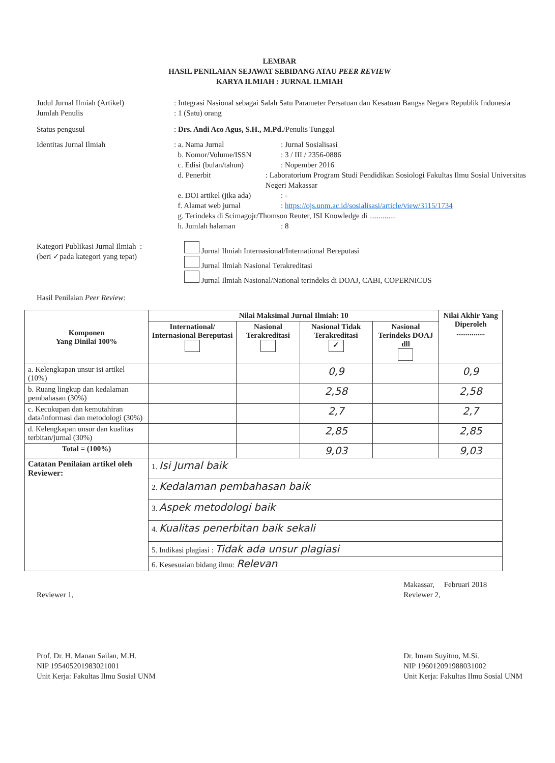LEMBAR
HASIL PENILAIAN SEJAWAT SEBIDANG ATAU PEER REVIEW
KARYA ILMIAH : JURNAL ILMIAH
Judul Jurnal Ilmiah (Artikel) : Integrasi Nasional sebagai Salah Satu Parameter Persatuan dan Kesatuan Bangsa Negara Republik Indonesia
Jumlah Penulis : 1 (Satu) orang
Status pengusul : Drs. Andi Aco Agus, S.H., M.Pd./Penulis Tunggal
Identitas Jurnal Ilmiah : a. Nama Jurnal: Jurnal Sosialisasi
b. Nomor/Volume/ISSN: 3 / III / 2356-0886
c. Edisi (bulan/tahun): Nopember 2016
d. Penerbit: Laboratorium Program Studi Pendidikan Sosiologi Fakultas Ilmu Sosial Universitas Negeri Makassar
e. DOI artikel (jika ada): -
f. Alamat web jurnal: https://ojs.unm.ac.id/sosialisasi/article/view/3115/1734
g. Terindeks di Scimagojr/Thomson Reuter, ISI Knowledge di ..............
h. Jumlah halaman: 8
Kategori Publikasi Jurnal Ilmiah :
(beri ✓pada kategori yang tepat)
Jurnal Ilmiah Internasional/International Bereputasi
Jurnal Ilmiah Nasional Terakreditasi
Jurnal Ilmiah Nasional/National terindeks di DOAJ, CABI, COPERNICUS
Hasil Penilaian Peer Review:
| Komponen Yang Dinilai 100% | Nilai Maksimal Jurnal Ilmiah: 10 | | | | Nilai Akhir Yang Diperoleh ............... |
| --- | --- | --- | --- | --- | --- |
| | International/ Internasional Bereputasi | Nasional Terakreditasi | Nasional Tidak Terakreditasi ✓ | Nasional Terindeks DOAJ dll | |
| a. Kelengkapan unsur isi artikel (10%) | | | 0,9 | | 0,9 |
| b. Ruang lingkup dan kedalaman pembahasan (30%) | | | 2,58 | | 2,58 |
| c. Kecukupan dan kemutahiran data/informasi dan metodologi (30%) | | | 2,7 | | 2,7 |
| d. Kelengkapan unsur dan kualitas terbitan/jurnal (30%) | | | 2,85 | | 2,85 |
| Total = (100%) | | | 9,03 | | 9,03 |
| Catatan Penilaian artikel oleh Reviewer: | 1. Isi Jurnal baik | | | | |
| | 2. Kedalaman pembahasan baik | | | | |
| | 3. Aspek metodologi baik | | | | |
| | 4. Kualitas penerbitan baik sekali | | | | |
| | 5. Indikasi plagiasi : Tidak ada unsur plagiasi | | | | |
| | 6. Kesesuaian bidang ilmu: Relevan | | | | |
Reviewer 1,
Prof. Dr. H. Manan Sailan, M.H.
NIP 195405201983021001
Unit Kerja: Fakultas Ilmu Sosial UNM
Makassar, Februari 2018
Reviewer 2,
Dr. Imam Suyitno, M.Si.
NIP 196012091988031002
Unit Kerja: Fakultas Ilmu Sosial UNM